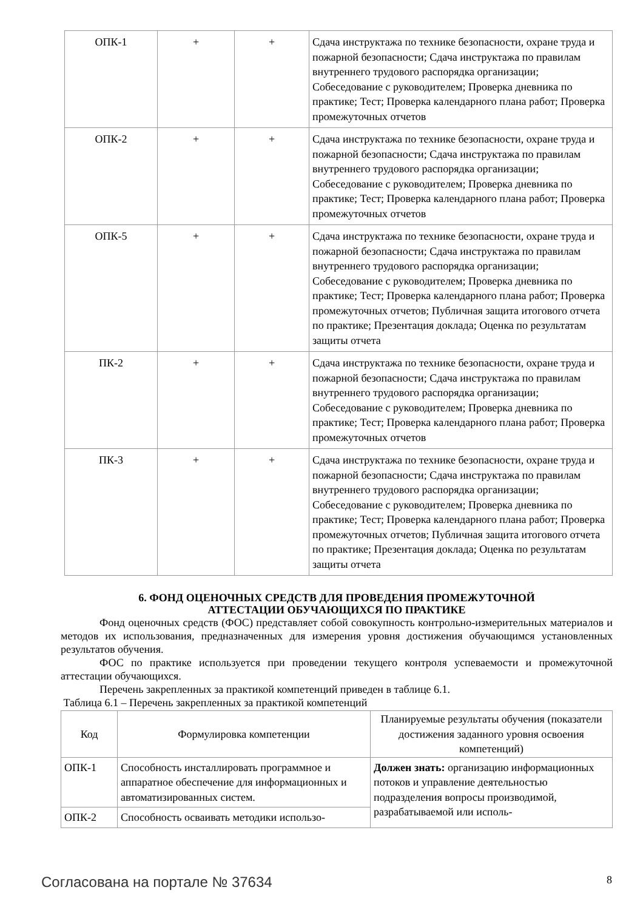| ОПК-1 | + | + | Сдача инструктажа по технике безопасности, охране труда и пожарной безопасности; Сдача инструктажа по правилам внутреннего трудового распорядка организации; Собеседование с руководителем; Проверка дневника по практике; Тест; Проверка календарного плана работ; Проверка промежуточных отчетов |
| ОПК-2 | + | + | Сдача инструктажа по технике безопасности, охране труда и пожарной безопасности; Сдача инструктажа по правилам внутреннего трудового распорядка организации; Собеседование с руководителем; Проверка дневника по практике; Тест; Проверка календарного плана работ; Проверка промежуточных отчетов |
| ОПК-5 | + | + | Сдача инструктажа по технике безопасности, охране труда и пожарной безопасности; Сдача инструктажа по правилам внутреннего трудового распорядка организации; Собеседование с руководителем; Проверка дневника по практике; Тест; Проверка календарного плана работ; Проверка промежуточных отчетов; Публичная защита итогового отчета по практике; Презентация доклада; Оценка по результатам защиты отчета |
| ПК-2 | + | + | Сдача инструктажа по технике безопасности, охране труда и пожарной безопасности; Сдача инструктажа по правилам внутреннего трудового распорядка организации; Собеседование с руководителем; Проверка дневника по практике; Тест; Проверка календарного плана работ; Проверка промежуточных отчетов |
| ПК-3 | + | + | Сдача инструктажа по технике безопасности, охране труда и пожарной безопасности; Сдача инструктажа по правилам внутреннего трудового распорядка организации; Собеседование с руководителем; Проверка дневника по практике; Тест; Проверка календарного плана работ; Проверка промежуточных отчетов; Публичная защита итогового отчета по практике; Презентация доклада; Оценка по результатам защиты отчета |
6. ФОНД ОЦЕНОЧНЫХ СРЕДСТВ ДЛЯ ПРОВЕДЕНИЯ ПРОМЕЖУТОЧНОЙ
АТТЕСТАЦИИ ОБУЧАЮЩИХСЯ ПО ПРАКТИКЕ
Фонд оценочных средств (ФОС) представляет собой совокупность контрольно-измерительных материалов и методов их использования, предназначенных для измерения уровня достижения обучающимся установленных результатов обучения.
ФОС по практике используется при проведении текущего контроля успеваемости и промежуточной аттестации обучающихся.
Перечень закрепленных за практикой компетенций приведен в таблице 6.1.
Таблица 6.1 – Перечень закрепленных за практикой компетенций
| Код | Формулировка компетенции | Планируемые результаты обучения (показатели достижения заданного уровня освоения компетенций) |
| --- | --- | --- |
| ОПК-1 | Способность инсталлировать программное и аппаратное обеспечение для информационных и автоматизированных систем. | Должен знать: организацию информационных потоков и управление деятельностью подразделения вопросы производимой, разрабатываемой или исполь- |
| ОПК-2 | Способность осваивать методики использо- | |
Согласована на портале № 37634 8